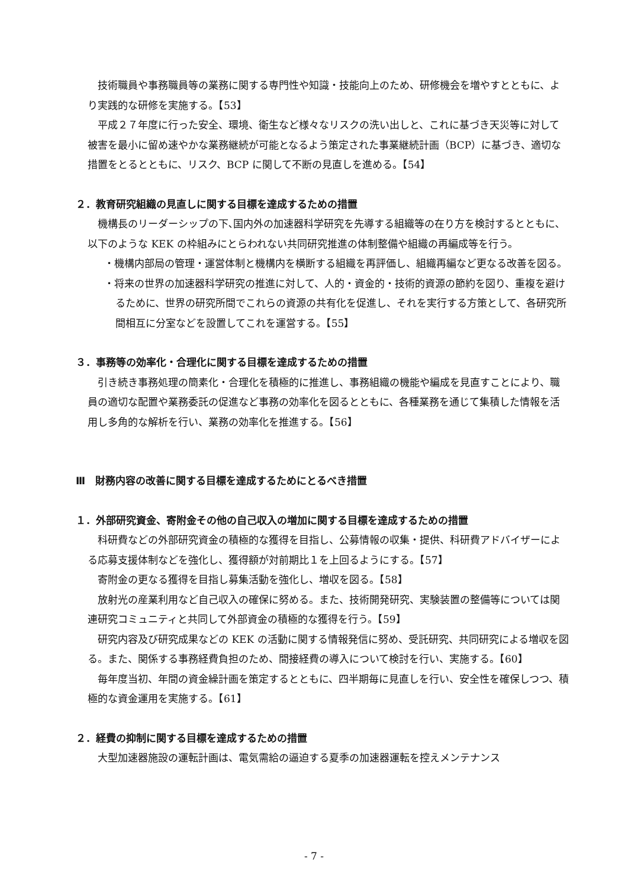技術職員や事務職員等の業務に関する専門性や知識・技能向上のため、研修機会を増やすとともに、より実践的な研修を実施する。【53】
平成２７年度に行った安全、環境、衛生など様々なリスクの洗い出しと、これに基づき天災等に対して被害を最小に留め速やかな業務継続が可能となるよう策定された事業継続計画（BCP）に基づき、適切な措置をとるとともに、リスク、BCP に関して不断の見直しを進める。【54】
２．教育研究組織の見直しに関する目標を達成するための措置
機構長のリーダーシップの下､国内外の加速器科学研究を先導する組織等の在り方を検討するとともに､以下のような KEK の枠組みにとらわれない共同研究推進の体制整備や組織の再編成等を行う。
・機構内部局の管理・運営体制と機構内を横断する組織を再評価し、組織再編など更なる改善を図る。
・将来の世界の加速器科学研究の推進に対して、人的・資金的・技術的資源の節約を図り、重複を避けるために、世界の研究所間でこれらの資源の共有化を促進し、それを実行する方策として、各研究所間相互に分室などを設置してこれを運営する。【55】
３．事務等の効率化・合理化に関する目標を達成するための措置
引き続き事務処理の簡素化・合理化を積極的に推進し、事務組織の機能や編成を見直すことにより、職員の適切な配置や業務委託の促進など事務の効率化を図るとともに、各種業務を通じて集積した情報を活用し多角的な解析を行い、業務の効率化を推進する。【56】
Ⅲ　財務内容の改善に関する目標を達成するためにとるべき措置
１．外部研究資金、寄附金その他の自己収入の増加に関する目標を達成するための措置
科研費などの外部研究資金の積極的な獲得を目指し、公募情報の収集・提供、科研費アドバイザーによる応募支援体制などを強化し、獲得額が対前期比１を上回るようにする。【57】
寄附金の更なる獲得を目指し募集活動を強化し、増収を図る。【58】
放射光の産業利用など自己収入の確保に努める。また、技術開発研究、実験装置の整備等については関連研究コミュニティと共同して外部資金の積極的な獲得を行う。【59】
研究内容及び研究成果などの KEK の活動に関する情報発信に努め、受託研究、共同研究による増収を図る。また、関係する事務経費負担のため、間接経費の導入について検討を行い、実施する。【60】
毎年度当初、年間の資金繰計画を策定するとともに、四半期毎に見直しを行い、安全性を確保しつつ、積極的な資金運用を実施する。【61】
２．経費の抑制に関する目標を達成するための措置
大型加速器施設の運転計画は、電気需給の逼迫する夏季の加速器運転を控えメンテナンス
- 7 -